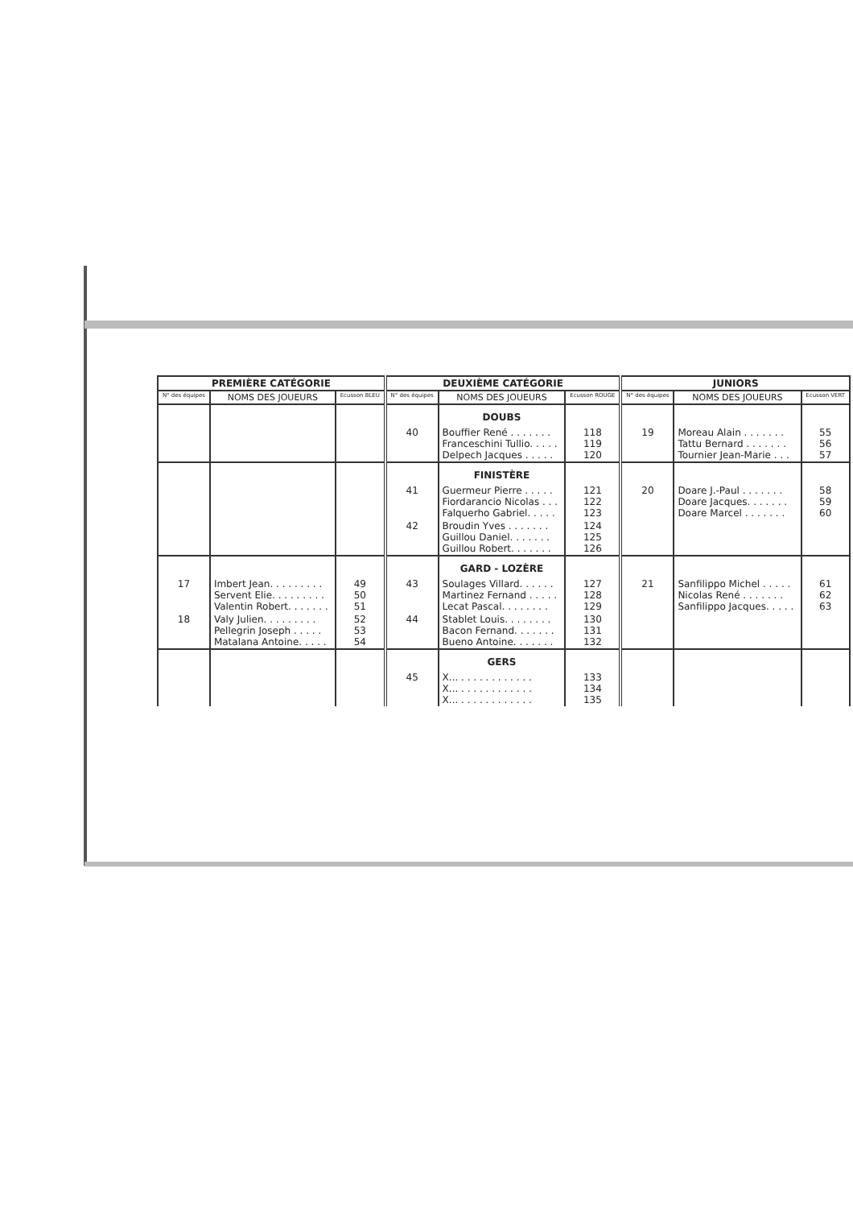| PREMIÈRE CATÉGORIE | | | DEUXIÈME CATÉGORIE | | | JUNIORS | | |
| --- | --- | --- | --- | --- | --- | --- | --- | --- |
| N° des équipes | NOMS DES JOUEURS | Ecusson BLEU | N° des équipes | NOMS DES JOUEURS | Ecusson ROUGE | N° des équipes | NOMS DES JOUEURS | Ecusson VERT |
| | | | | DOUBS | | | | |
| | | | 40 | Bouffier René . . . . . . . Franceschini Tullio. . . . . Delpech Jacques . . . . . | 118 119 120 | 19 | Moreau Alain . . . . . . . Tattu Bernard . . . . . . . Tournier Jean-Marie . . . | 55 56 57 |
| | | | | FINISTÈRE | | | | |
| | | | 41 | Guermeur Pierre . . . . . Fiordarancio Nicolas . . . Falquerho Gabriel. . . . . | 121 122 123 | 20 | Doare J.-Paul . . . . . . . Doare Jacques. . . . . . . Doare Marcel . . . . . . . | 58 59 60 |
| | | | 42 | Broudin Yves . . . . . . . Guillou Daniel. . . . . . . Guillou Robert. . . . . . . | 124 125 126 | | | |
| | | | | GARD - LOZÈRE | | | | |
| 17 | Imbert Jean. . . . . . . . . Servent Elie. . . . . . . . . Valentin Robert. . . . . . . | 49 50 51 | 43 | Soulages Villard. . . . . . Martinez Fernand . . . . . Lecat Pascal. . . . . . . . | 127 128 129 | 21 | Sanfilippo Michel . . . . . Nicolas René . . . . . . . Sanfilippo Jacques. . . . . | 61 62 63 |
| 18 | Valy Julien. . . . . . . . . Pellegrin Joseph . . . . . Matalana Antoine. . . . . | 52 53 54 | 44 | Stablet Louis. . . . . . . . Bacon Fernand. . . . . . . Bueno Antoine. . . . . . . | 130 131 132 | | | |
| | | | | GERS | | | | |
| | | | 45 | X... . . . . . . . . . . . . X... . . . . . . . . . . . . X... . . . . . . . . . . . . | 133 134 135 | | | |